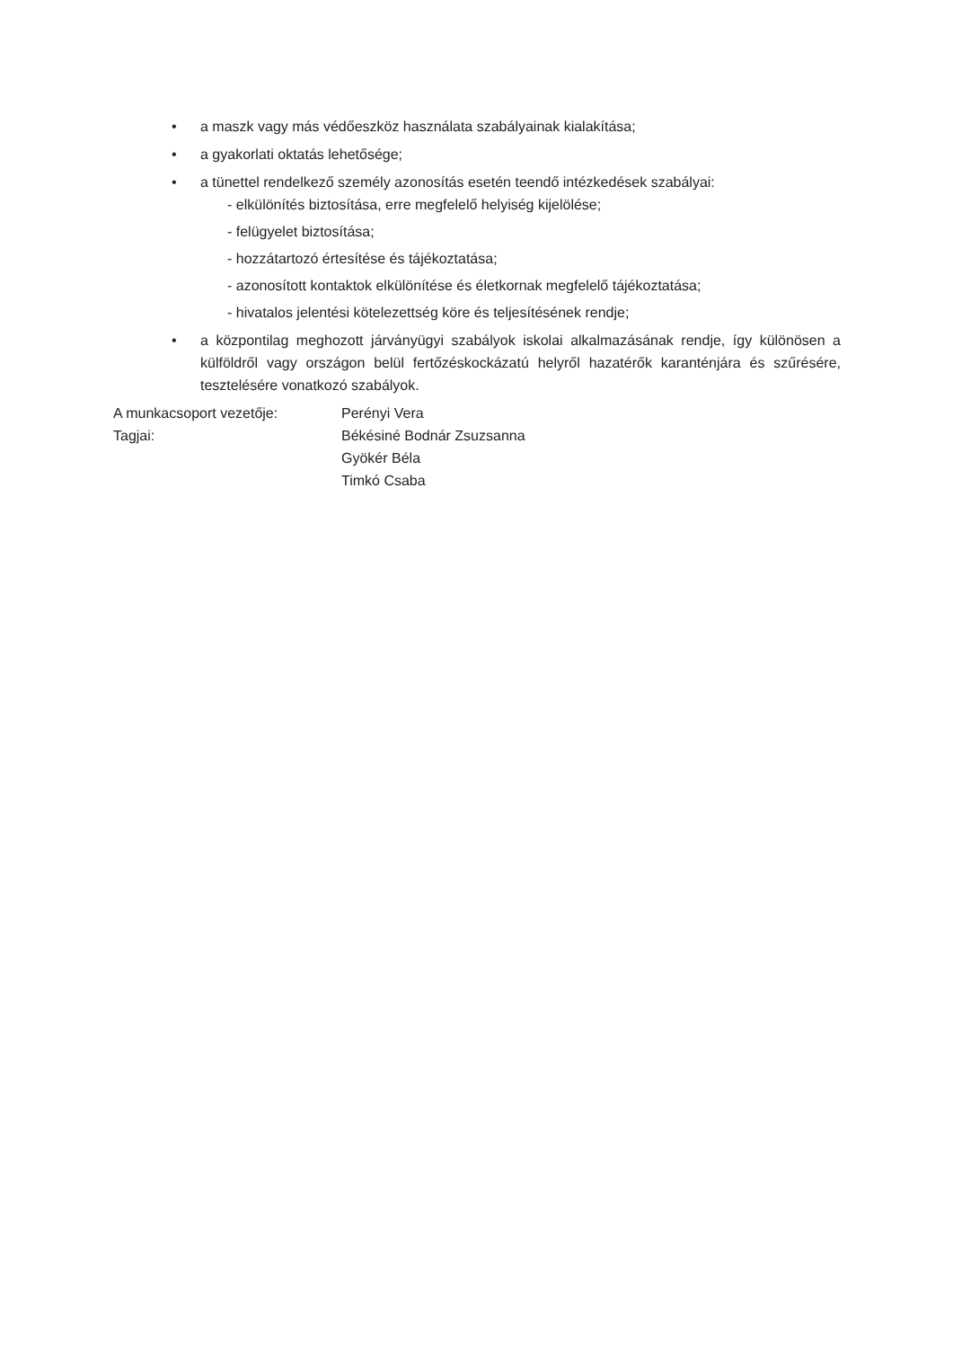• a maszk vagy más védőeszköz használata szabályainak kialakítása;
• a gyakorlati oktatás lehetősége;
• a tünettel rendelkező személy azonosítás esetén teendő intézkedések szabályai:
- elkülönítés biztosítása, erre megfelelő helyiség kijelölése;
- felügyelet biztosítása;
- hozzátartozó értesítése és tájékoztatása;
- azonosított kontaktok elkülönítése és életkornak megfelelő tájékoztatása;
- hivatalos jelentési kötelezettség köre és teljesítésének rendje;
• a központilag meghozott járványügyi szabályok iskolai alkalmazásának rendje, így különösen a külföldről vagy országon belül fertőzéskockázatú helyről hazatérők karanténjára és szűrésére, tesztelésére vonatkozó szabályok.
| A munkacsoport vezetője: | Perényi Vera |
| Tagjai: | Békésiné Bodnár Zsuzsanna Gyökér Béla Timkó Csaba |